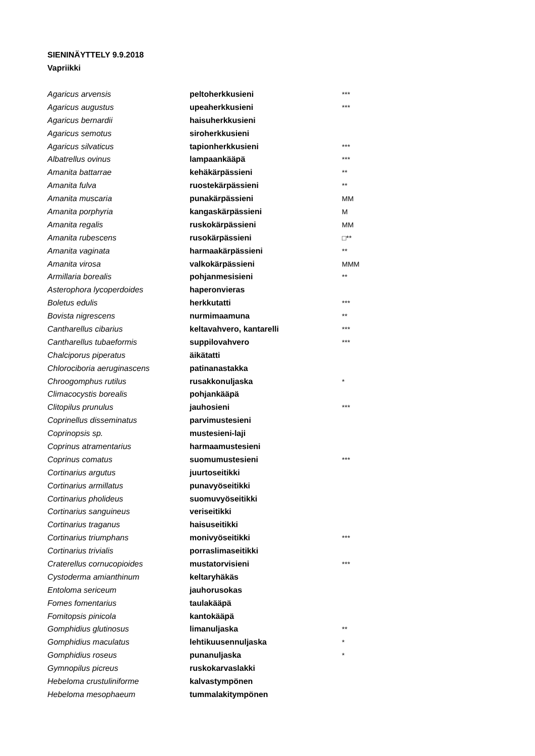SIENINÄYTTELY 9.9.2018
Vapriikki
| Agaricus arvensis | peltoherkkusieni | *** |
| Agaricus augustus | upeaherkkusieni | *** |
| Agaricus bernardii | haisuherkkusieni | |
| Agaricus semotus | siroherkkusieni | |
| Agaricus silvaticus | tapionherkkusieni | *** |
| Albatrellus ovinus | lampaankääpä | *** |
| Amanita battarrae | kehäkärpässieni | ** |
| Amanita fulva | ruostekärpässieni | ** |
| Amanita muscaria | punakärpässieni | MM |
| Amanita porphyria | kangaskärpässieni | M |
| Amanita regalis | ruskokärpässieni | MM |
| Amanita rubescens | rusokärpässieni | □** |
| Amanita vaginata | harmaakärpässieni | ** |
| Amanita virosa | valkokärpässieni | MMM |
| Armillaria borealis | pohjanmesisieni | ** |
| Asterophora lycoperdoides | haperonvieras | |
| Boletus edulis | herkkutatti | *** |
| Bovista nigrescens | nurmimaamuna | ** |
| Cantharellus cibarius | keltavahvero, kantarelli | *** |
| Cantharellus tubaeformis | suppilovahvero | *** |
| Chalciporus piperatus | äikätatti | |
| Chlorociboria aeruginascens | patinanastakka | |
| Chroogomphus rutilus | rusakkonuljaska | * |
| Climacocystis borealis | pohjankääpä | |
| Clitopilus prunulus | jauhosieni | *** |
| Coprinellus disseminatus | parvimustesieni | |
| Coprinopsis sp. | mustesieni-laji | |
| Coprinus atramentarius | harmaamustesieni | |
| Coprinus comatus | suomumustesieni | *** |
| Cortinarius argutus | juurtoseitikki | |
| Cortinarius armillatus | punavyöseitikki | |
| Cortinarius pholideus | suomuvyöseitikki | |
| Cortinarius sanguineus | veriseitikki | |
| Cortinarius traganus | haisuseitikki | |
| Cortinarius triumphans | monivyöseitikki | *** |
| Cortinarius trivialis | porraslimaseitikki | |
| Craterellus cornucopioides | mustatorvisieni | *** |
| Cystoderma amianthinum | keltaryhäkäs | |
| Entoloma sericeum | jauhorusokas | |
| Fomes fomentarius | taulakääpä | |
| Fomitopsis pinicola | kantokääpä | |
| Gomphidius glutinosus | limanuljaska | ** |
| Gomphidius maculatus | lehtikuusennuljaska | * |
| Gomphidius roseus | punanuljaska | * |
| Gymnopilus picreus | ruskokarvaslakki | |
| Hebeloma crustuliniforme | kalvastympönen | |
| Hebeloma mesophaeum | tummalakitympönen | |